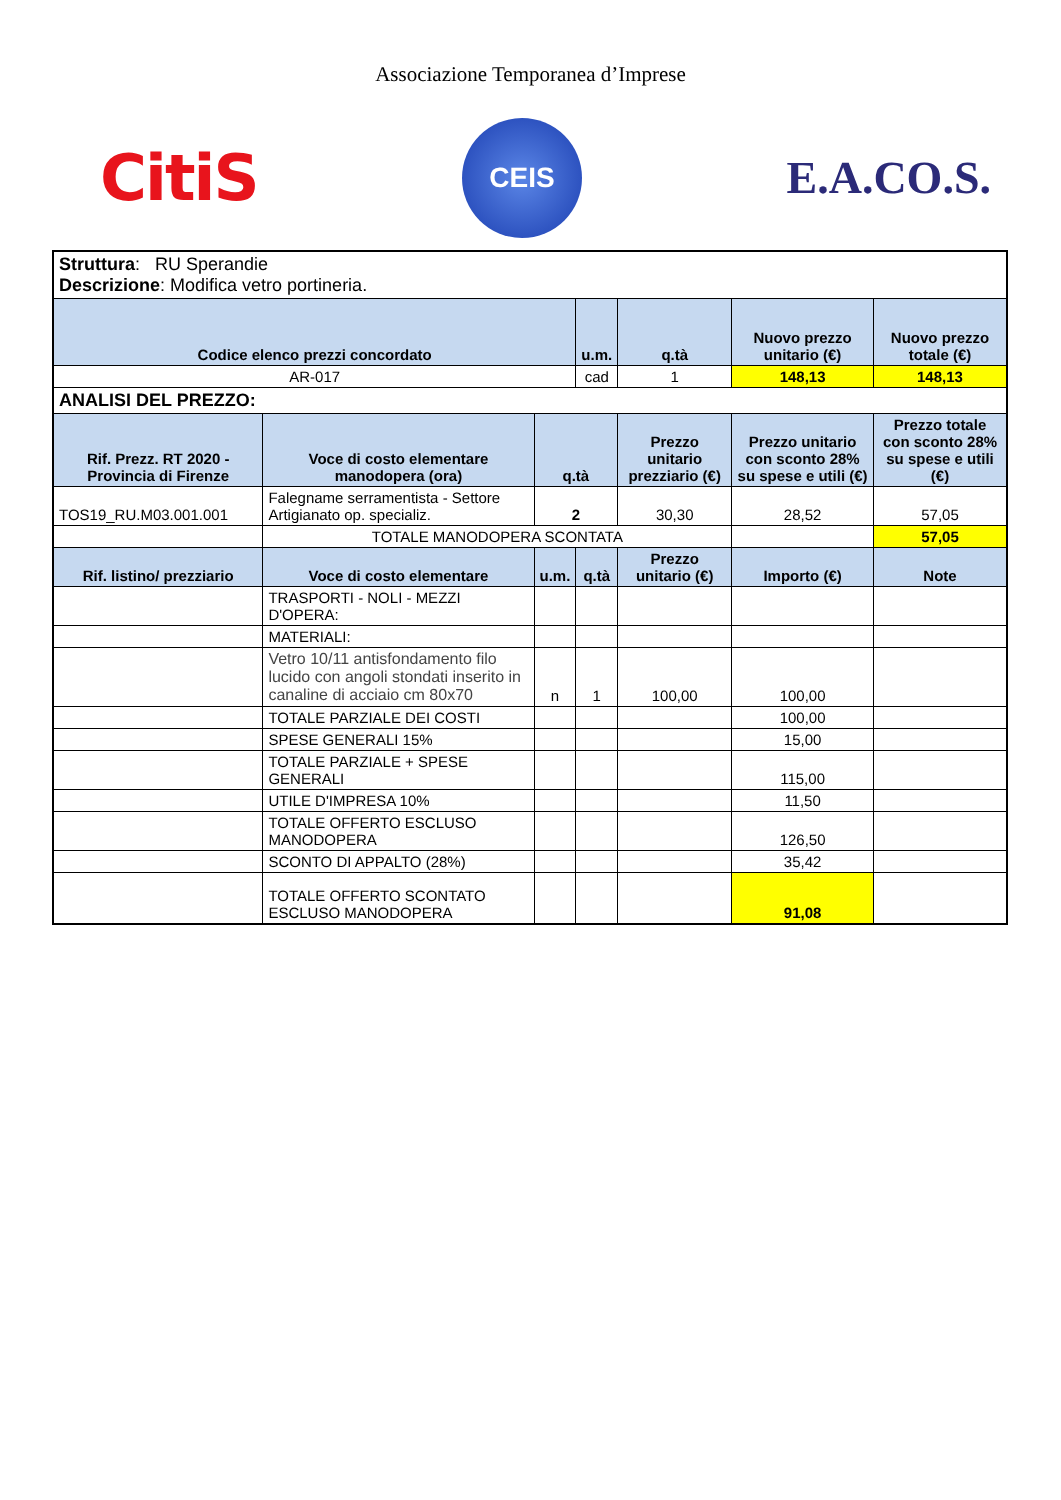Associazione Temporanea d’Imprese
CitiS
CEIS
E.A.CO.S.
| Struttura : RU Sperandie Descrizione : Modifica vetro portineria. | | | | | | | |
| Codice elenco prezzi concordato | | | u.m. | q.tà | Nuovo prezzo unitario (€) | Nuovo prezzo totale (€) | |
| AR-017 | | | cad | 1 | 148,13 | 148,13 | |
| ANALISI DEL PREZZO: | | | | | | | |
| Rif. Prezz. RT 2020 - Provincia di Firenze | Voce di costo elementare manodopera (ora) | q.tà | | Prezzo unitario prezziario (€) | Prezzo unitario con sconto 28% su spese e utili (€) | Prezzo totale con sconto 28% su spese e utili (€) | |
| TOS19_RU.M03.001.001 | Falegname serramentista - Settore Artigianato op. specializ. | 2 | | 30,30 | 28,52 | 57,05 | |
| | TOTALE MANODOPERA SCONTATA | | | | | 57,05 | |
| Rif. listino/ prezziario | Voce di costo elementare | u.m. | q.tà | Prezzo unitario (€) | Importo (€) | Note | |
| | TRASPORTI - NOLI - MEZZI D'OPERA: | | | | | | |
| | MATERIALI: | | | | | | |
| | Vetro 10/11 antisfondamento filo lucido con angoli stondati inserito in canaline di acciaio cm 80x70 | n | 1 | 100,00 | 100,00 | | |
| | TOTALE PARZIALE DEI COSTI | | | | 100,00 | | |
| | SPESE GENERALI 15% | | | | 15,00 | | |
| | TOTALE PARZIALE + SPESE GENERALI | | | | 115,00 | | |
| | UTILE D'IMPRESA 10% | | | | 11,50 | | |
| | TOTALE OFFERTO ESCLUSO MANODOPERA | | | | 126,50 | | |
| | SCONTO DI APPALTO (28%) | | | | 35,42 | | |
| | TOTALE OFFERTO SCONTATO ESCLUSO MANODOPERA | | | | 91,08 | | |